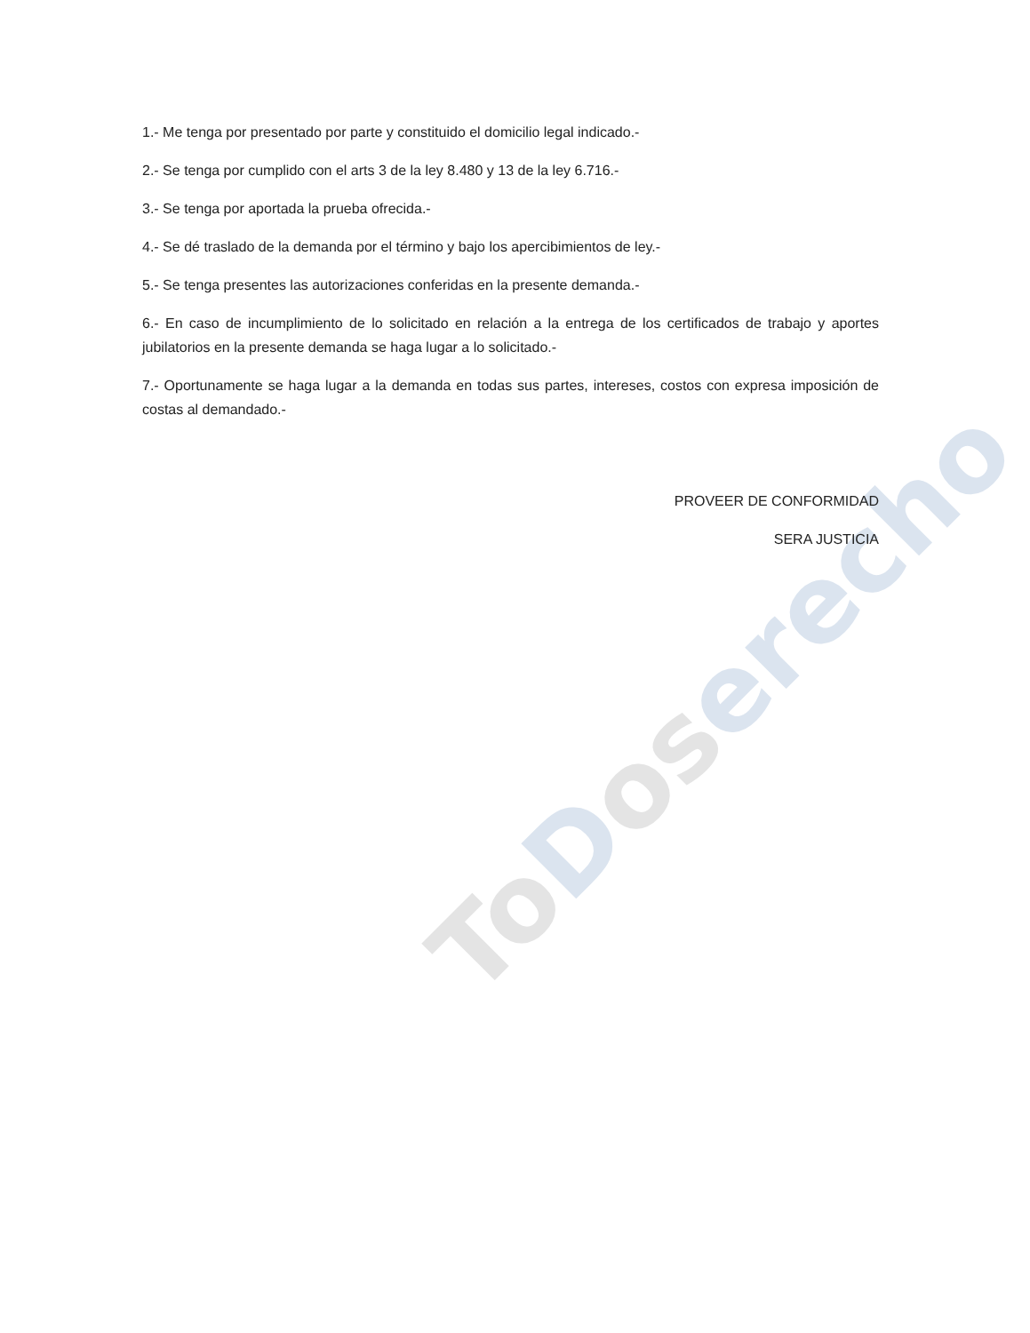ToDoserecho
1.- Me tenga por presentado por parte y constituido el domicilio legal indicado.-
2.- Se tenga por cumplido con el arts 3 de la ley 8.480 y 13 de la ley 6.716.-
3.- Se tenga por aportada la prueba ofrecida.-
4.- Se dé traslado de la demanda por el término y bajo los apercibimientos de ley.-
5.- Se tenga presentes las autorizaciones conferidas en la presente demanda.-
6.- En caso de incumplimiento de lo solicitado en relación a la entrega de los certificados de trabajo y aportes jubilatorios en la presente demanda se haga lugar a lo solicitado.-
7.- Oportunamente se haga lugar a la demanda en todas sus partes, intereses, costos con expresa imposición de costas al demandado.-
PROVEER DE CONFORMIDAD
SERA JUSTICIA